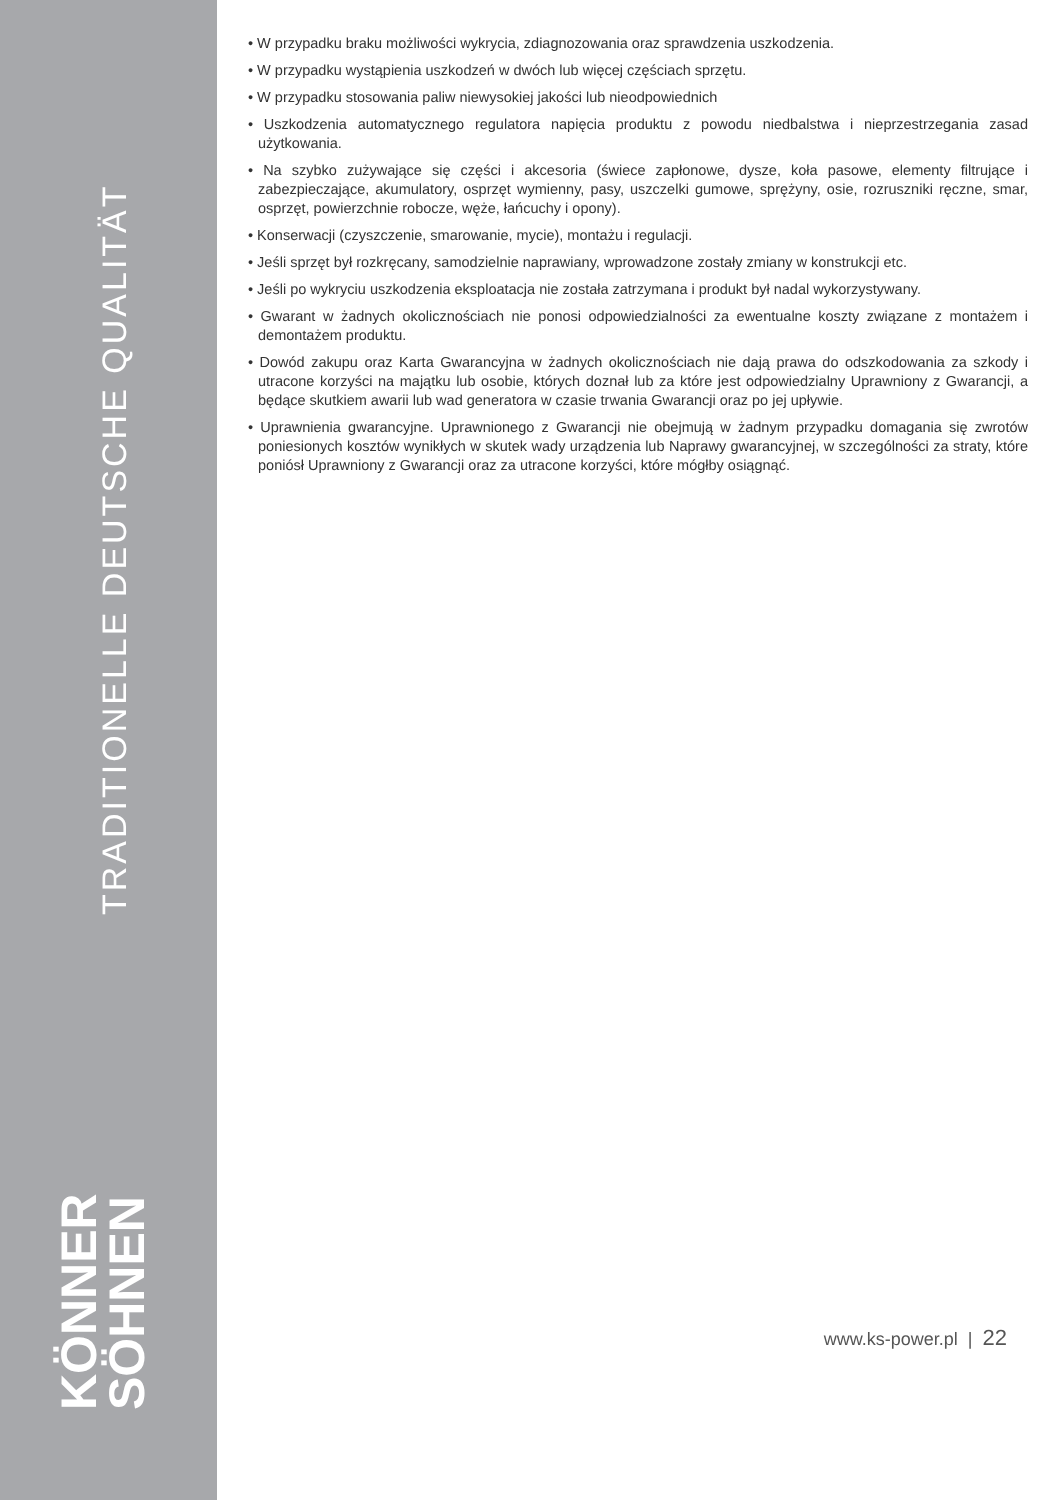TRADITIONELLE DEUTSCHE QUALITÄT
KÖNNER SÖHNEN
• W przypadku braku możliwości wykrycia, zdiagnozowania oraz sprawdzenia uszkodzenia.
• W przypadku wystąpienia uszkodzeń w dwóch lub więcej częściach sprzętu.
• W przypadku stosowania paliw niewysokiej jakości lub nieodpowiednich
• Uszkodzenia automatycznego regulatora napięcia produktu z powodu niedbalstwa i nieprzestrzegania zasad użytkowania.
• Na szybko zużywające się części i akcesoria (świece zapłonowe, dysze, koła pasowe, elementy filtrujące i zabezpieczające, akumulatory, osprzęt wymienny, pasy, uszczelki gumowe, sprężyny, osie, rozruszniki ręczne, smar, osprzęt, powierzchnie robocze, węże, łańcuchy i opony).
• Konserwacji (czyszczenie, smarowanie, mycie), montażu i regulacji.
• Jeśli sprzęt był rozkręcany, samodzielnie naprawiany, wprowadzone zostały zmiany w konstrukcji etc.
• Jeśli po wykryciu uszkodzenia eksploatacja nie została zatrzymana i produkt był nadal wykorzystywany.
• Gwarant w żadnych okolicznościach nie ponosi odpowiedzialności za ewentualne koszty związane z montażem i demontażem produktu.
• Dowód zakupu oraz Karta Gwarancyjna w żadnych okolicznościach nie dają prawa do odszkodowania za szkody i utracone korzyści na majątku lub osobie, których doznał lub za które jest odpowiedzialny Uprawniony z Gwarancji, a będące skutkiem awarii lub wad generatora w czasie trwania Gwarancji oraz po jej upływie.
• Uprawnienia gwarancyjne. Uprawnionego z Gwarancji nie obejmują w żadnym przypadku domagania się zwrotów poniesionych kosztów wynikłych w skutek wady urządzenia lub Naprawy gwarancyjnej, w szczególności za straty, które poniósł Uprawniony z Gwarancji oraz za utracone korzyści, które mógłby osiągnąć.
www.ks-power.pl | 22